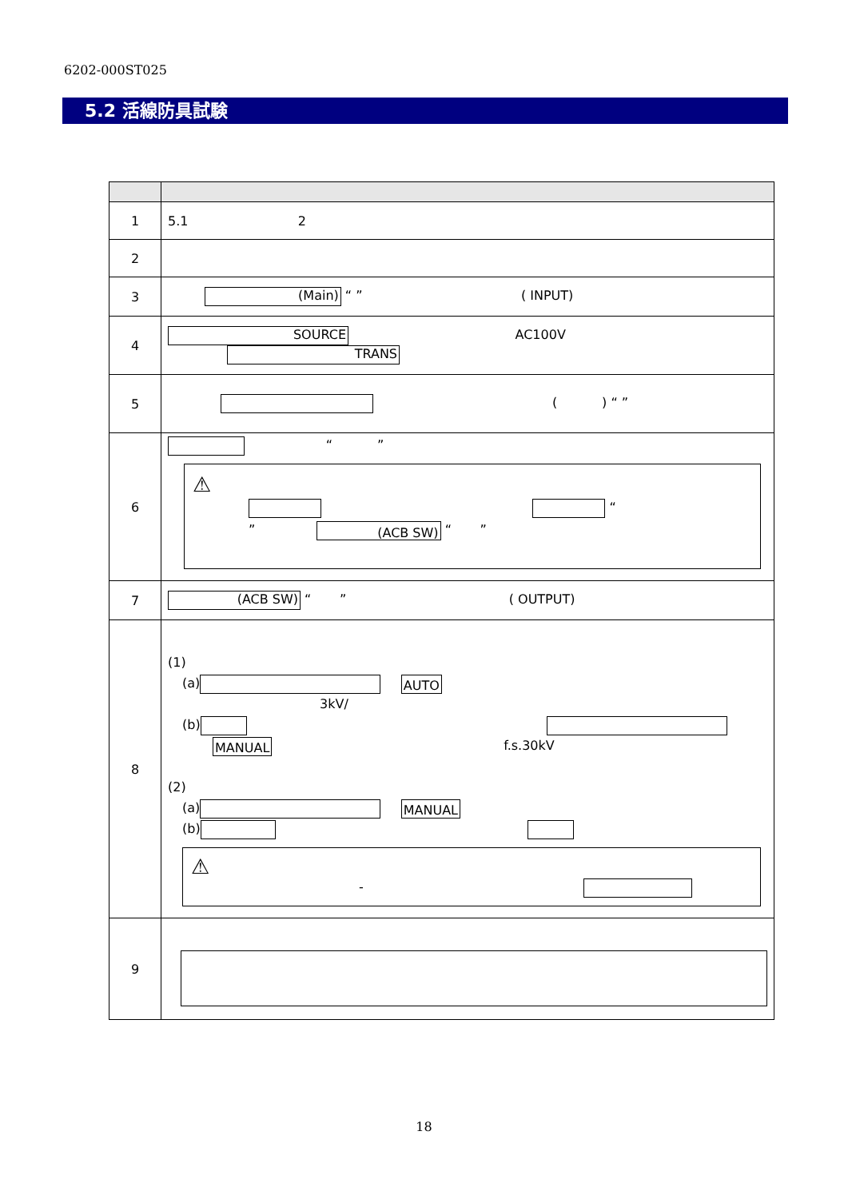6202-000ST025
5.2 活線防具試験
| 1 | 5.1 2 |
| 2 | |
| 3 | (Main) “ ” ( INPUT) |
| 4 | SOURCE AC100V TRANS |
| 5 | ( ) “ ” |
| 6 | “ ” ⚠ “ ” (ACB SW) “ ” |
| 7 | (ACB SW) “ ” ( OUTPUT) |
| 8 | (1) (a) AUTO 3kV/ (b) MANUAL f.s.30kV (2) (a) MANUAL (b) ⚠ - |
| 9 | |
18